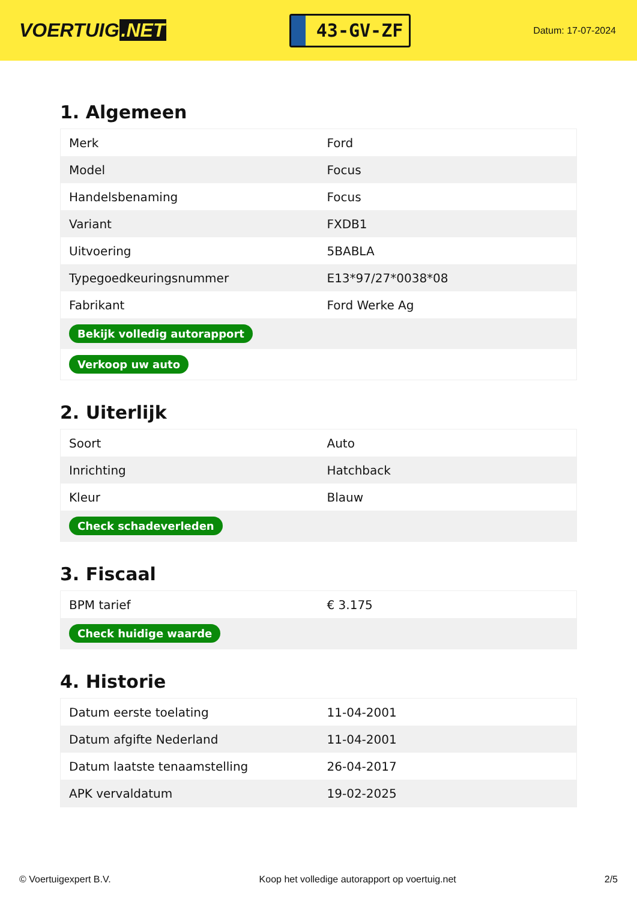VOERTUIG.NET
43-GV-ZF
Datum: 17-07-2024
1. Algemeen
| Merk | Ford |
| Model | Focus |
| Handelsbenaming | Focus |
| Variant | FXDB1 |
| Uitvoering | 5BABLA |
| Typegoedkeuringsnummer | E13*97/27*0038*08 |
| Fabrikant | Ford Werke Ag |
| Bekijk volledig autorapport | |
| Verkoop uw auto | |
2. Uiterlijk
| Soort | Auto |
| Inrichting | Hatchback |
| Kleur | Blauw |
| Check schadeverleden | |
3. Fiscaal
| BPM tarief | € 3.175 |
| Check huidige waarde | |
4. Historie
| Datum eerste toelating | 11-04-2001 |
| Datum afgifte Nederland | 11-04-2001 |
| Datum laatste tenaamstelling | 26-04-2017 |
| APK vervaldatum | 19-02-2025 |
© Voertuigexpert B.V. Koop het volledige autorapport op voertuig.net 2/5